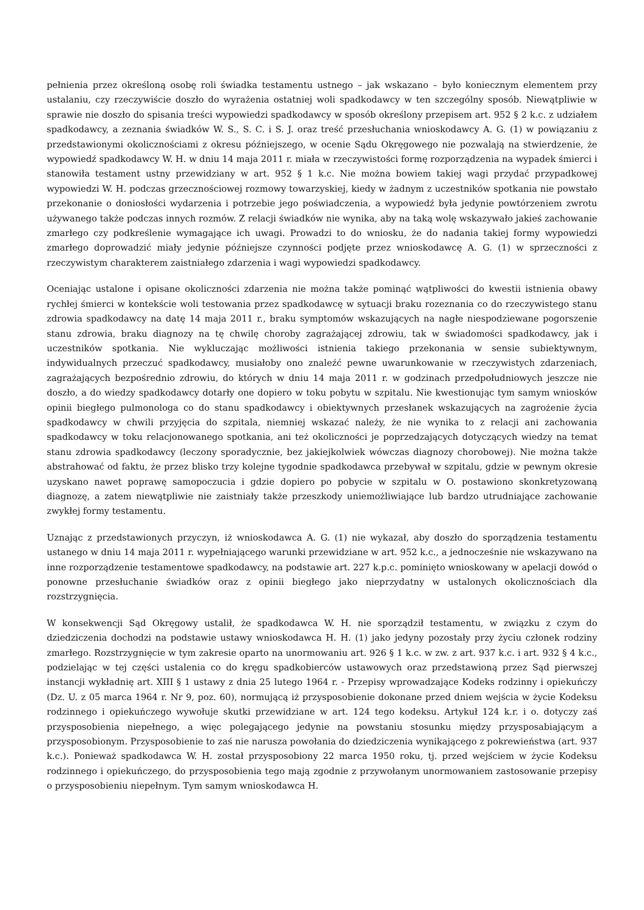pełnienia przez określoną osobę roli świadka testamentu ustnego – jak wskazano – było koniecznym elementem przy ustalaniu, czy rzeczywiście doszło do wyrażenia ostatniej woli spadkodawcy w ten szczególny sposób. Niewątpliwie w sprawie nie doszło do spisania treści wypowiedzi spadkodawcy w sposób określony przepisem art. 952 § 2 k.c. z udziałem spadkodawcy, a zeznania świadków W. S., S. C. i S. J. oraz treść przesłuchania wnioskodawcy A. G. (1) w powiązaniu z przedstawionymi okolicznościami z okresu późniejszego, w ocenie Sądu Okręgowego nie pozwalają na stwierdzenie, że wypowiedź spadkodawcy W. H. w dniu 14 maja 2011 r. miała w rzeczywistości formę rozporządzenia na wypadek śmierci i stanowiła testament ustny przewidziany w art. 952 § 1 k.c. Nie można bowiem takiej wagi przydać przypadkowej wypowiedzi W. H. podczas grzecznościowej rozmowy towarzyskiej, kiedy w żadnym z uczestników spotkania nie powstało przekonanie o doniosłości wydarzenia i potrzebie jego poświadczenia, a wypowiedź była jedynie powtórzeniem zwrotu używanego także podczas innych rozmów. Z relacji świadków nie wynika, aby na taką wolę wskazywało jakieś zachowanie zmarłego czy podkreślenie wymagające ich uwagi. Prowadzi to do wniosku, że do nadania takiej formy wypowiedzi zmarłego doprowadzić miały jedynie późniejsze czynności podjęte przez wnioskodawcę A. G. (1) w sprzeczności z rzeczywistym charakterem zaistniałego zdarzenia i wagi wypowiedzi spadkodawcy.
Oceniając ustalone i opisane okoliczności zdarzenia nie można także pominąć wątpliwości do kwestii istnienia obawy rychłej śmierci w kontekście woli testowania przez spadkodawcę w sytuacji braku rozeznania co do rzeczywistego stanu zdrowia spadkodawcy na datę 14 maja 2011 r., braku symptomów wskazujących na nagłe niespodziewane pogorszenie stanu zdrowia, braku diagnozy na tę chwilę choroby zagrażającej zdrowiu, tak w świadomości spadkodawcy, jak i uczestników spotkania. Nie wykluczając możliwości istnienia takiego przekonania w sensie subiektywnym, indywidualnych przeczuć spadkodawcy, musiałoby ono znaleźć pewne uwarunkowanie w rzeczywistych zdarzeniach, zagrażających bezpośrednio zdrowiu, do których w dniu 14 maja 2011 r. w godzinach przedpołudniowych jeszcze nie doszło, a do wiedzy spadkodawcy dotarły one dopiero w toku pobytu w szpitalu. Nie kwestionując tym samym wniosków opinii biegłego pulmonologa co do stanu spadkodawcy i obiektywnych przesłanek wskazujących na zagrożenie życia spadkodawcy w chwili przyjęcia do szpitala, niemniej wskazać należy, że nie wynika to z relacji ani zachowania spadkodawcy w toku relacjonowanego spotkania, ani też okoliczności je poprzedzających dotyczących wiedzy na temat stanu zdrowia spadkodawcy (leczony sporadycznie, bez jakiejkolwiek wówczas diagnozy chorobowej). Nie można także abstrahować od faktu, że przez blisko trzy kolejne tygodnie spadkodawca przebywał w szpitalu, gdzie w pewnym okresie uzyskano nawet poprawę samopoczucia i gdzie dopiero po pobycie w szpitalu w O. postawiono skonkretyzowaną diagnozę, a zatem niewątpliwie nie zaistniały także przeszkody uniemożliwiające lub bardzo utrudniające zachowanie zwykłej formy testamentu.
Uznając z przedstawionych przyczyn, iż wnioskodawca A. G. (1) nie wykazał, aby doszło do sporządzenia testamentu ustanego w dniu 14 maja 2011 r. wypełniającego warunki przewidziane w art. 952 k.c., a jednocześnie nie wskazywano na inne rozporządzenie testamentowe spadkodawcy, na podstawie art. 227 k.p.c. pominięto wnioskowany w apelacji dowód o ponowne przesłuchanie świadków oraz z opinii biegłego jako nieprzydatny w ustalonych okolicznościach dla rozstrzygnięcia.
W konsekwencji Sąd Okręgowy ustalił, że spadkodawca W. H. nie sporządził testamentu, w związku z czym do dziedziczenia dochodzi na podstawie ustawy wnioskodawca H. H. (1) jako jedyny pozostały przy życiu członek rodziny zmarłego. Rozstrzygnięcie w tym zakresie oparto na unormowaniu art. 926 § 1 k.c. w zw. z art. 937 k.c. i art. 932 § 4 k.c., podzielając w tej części ustalenia co do kręgu spadkobierców ustawowych oraz przedstawioną przez Sąd pierwszej instancji wykładnię art. XIII § 1 ustawy z dnia 25 lutego 1964 r. - Przepisy wprowadzające Kodeks rodzinny i opiekuńczy (Dz. U. z 05 marca 1964 r. Nr 9, poz. 60), normującą iż przysposobienie dokonane przed dniem wejścia w życie Kodeksu rodzinnego i opiekuńczego wywołuje skutki przewidziane w art. 124 tego kodeksu. Artykuł 124 k.r. i o. dotyczy zaś przysposobienia niepełnego, a więc polegającego jedynie na powstaniu stosunku między przysposabiającym a przysposobionym. Przysposobienie to zaś nie narusza powołania do dziedziczenia wynikającego z pokrewieństwa (art. 937 k.c.). Ponieważ spadkodawca W. H. został przysposobiony 22 marca 1950 roku, tj. przed wejściem w życie Kodeksu rodzinnego i opiekuńczego, do przysposobienia tego mają zgodnie z przywołanym unormowaniem zastosowanie przepisy o przysposobieniu niepełnym. Tym samym wnioskodawca H.